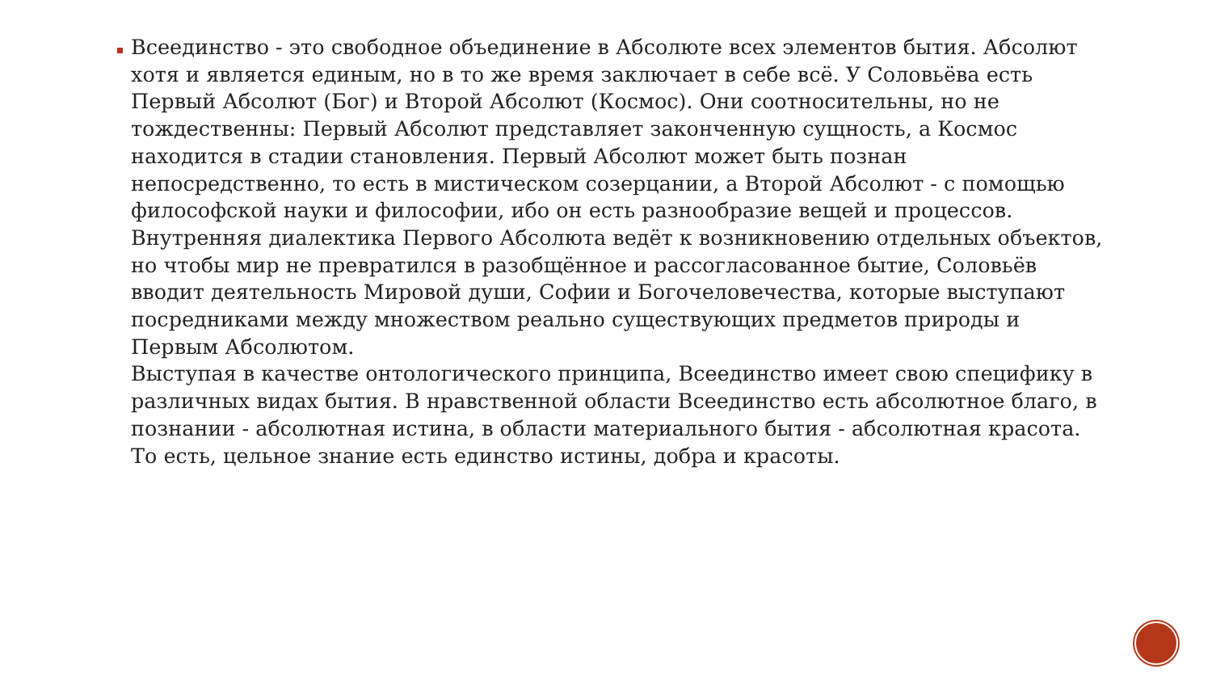Всеединство - это свободное объединение в Абсолюте всех элементов бытия. Абсолют хотя и является единым, но в то же время заключает в себе всё. У Соловьёва есть Первый Абсолют (Бог) и Второй Абсолют (Космос). Они соотносительны, но не тождественны: Первый Абсолют представляет законченную сущность, а Космос находится в стадии становления. Первый Абсолют может быть познан непосредственно, то есть в мистическом созерцании, а Второй Абсолют - с помощью философской науки и философии, ибо он есть разнообразие вещей и процессов. Внутренняя диалектика Первого Абсолюта ведёт к возникновению отдельных объектов, но чтобы мир не превратился в разобщённое и рассогласованное бытие, Соловьёв вводит деятельность Мировой души, Софии и Богочеловечества, которые выступают посредниками между множеством реально существующих предметов природы и Первым Абсолютом.
Выступая в качестве онтологического принципа, Всеединство имеет свою специфику в различных видах бытия. В нравственной области Всеединство есть абсолютное благо, в познании - абсолютная истина, в области материального бытия - абсолютная красота. То есть, цельное знание есть единство истины, добра и красоты.